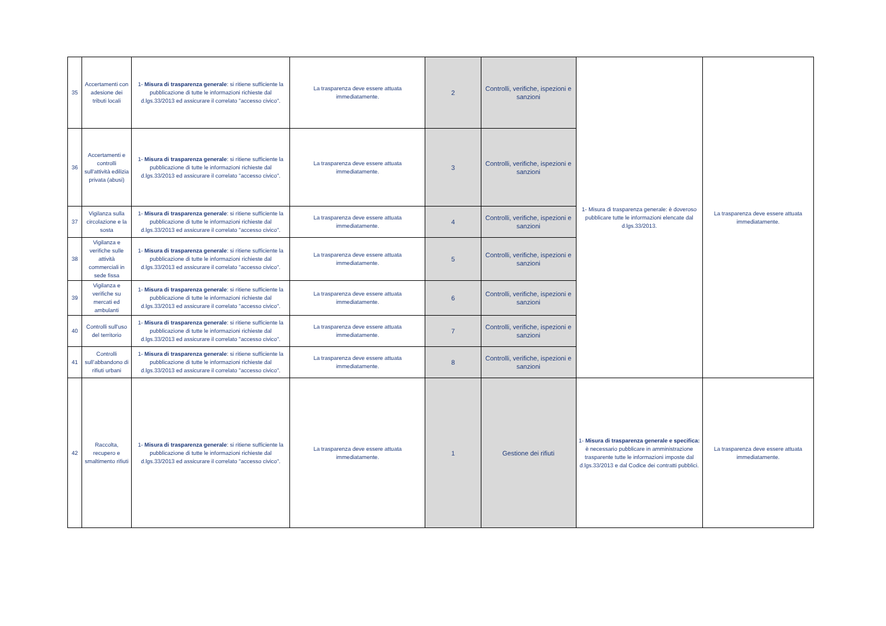| 35 | Accertamenti con adesione dei tributi locali | 1- Misura di trasparenza generale : si ritiene sufficiente la pubblicazione di tutte le informazioni richieste dal d.lgs.33/2013 ed assicurare il correlato "accesso civico". | La trasparenza deve essere attuata immediatamente. | 2 | Controlli, verifiche, ispezioni e sanzioni | 1- Misura di trasparenza generale: è doveroso pubblicare tutte le informazioni elencate dal d.lgs.33/2013. | La trasparenza deve essere attuata immediatamente. |
| 36 | Accertamenti e controlli sull'attività edilizia privata (abusi) | 1- Misura di trasparenza generale : si ritiene sufficiente la pubblicazione di tutte le informazioni richieste dal d.lgs.33/2013 ed assicurare il correlato "accesso civico". | La trasparenza deve essere attuata immediatamente. | 3 | Controlli, verifiche, ispezioni e sanzioni | | |
| 37 | Vigilanza sulla circolazione e la sosta | 1- Misura di trasparenza generale : si ritiene sufficiente la pubblicazione di tutte le informazioni richieste dal d.lgs.33/2013 ed assicurare il correlato "accesso civico". | La trasparenza deve essere attuata immediatamente. | 4 | Controlli, verifiche, ispezioni e sanzioni | | |
| 38 | Vigilanza e verifiche sulle attività commerciali in sede fissa | 1- Misura di trasparenza generale : si ritiene sufficiente la pubblicazione di tutte le informazioni richieste dal d.lgs.33/2013 ed assicurare il correlato "accesso civico". | La trasparenza deve essere attuata immediatamente. | 5 | Controlli, verifiche, ispezioni e sanzioni | | |
| 39 | Vigilanza e verifiche su mercati ed ambulanti | 1- Misura di trasparenza generale : si ritiene sufficiente la pubblicazione di tutte le informazioni richieste dal d.lgs.33/2013 ed assicurare il correlato "accesso civico". | La trasparenza deve essere attuata immediatamente. | 6 | Controlli, verifiche, ispezioni e sanzioni | | |
| 40 | Controlli sull'uso del territorio | 1- Misura di trasparenza generale : si ritiene sufficiente la pubblicazione di tutte le informazioni richieste dal d.lgs.33/2013 ed assicurare il correlato "accesso civico". | La trasparenza deve essere attuata immediatamente. | 7 | Controlli, verifiche, ispezioni e sanzioni | | |
| 41 | Controlli sull’abbandono di rifiuti urbani | 1- Misura di trasparenza generale : si ritiene sufficiente la pubblicazione di tutte le informazioni richieste dal d.lgs.33/2013 ed assicurare il correlato "accesso civico". | La trasparenza deve essere attuata immediatamente. | 8 | Controlli, verifiche, ispezioni e sanzioni | | |
| 42 | Raccolta, recupero e smaltimento rifiuti | 1- Misura di trasparenza generale : si ritiene sufficiente la pubblicazione di tutte le informazioni richieste dal d.lgs.33/2013 ed assicurare il correlato "accesso civico". | La trasparenza deve essere attuata immediatamente. | 1 | Gestione dei rifiuti | 1- Misura di trasparenza generale e specifica: è necessario pubblicare in amministrazione trasparente tutte le informazioni imposte dal d.lgs.33/2013 e dal Codice dei contratti pubblici. | La trasparenza deve essere attuata immediatamente. |